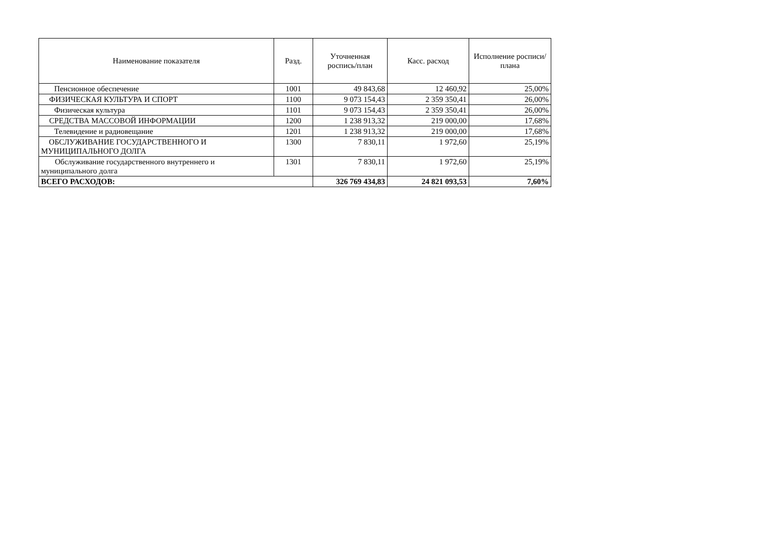| Наименование показателя | Разд. | Уточненная роспись/план | Касс. расход | Исполнение росписи/плана |
| --- | --- | --- | --- | --- |
| Пенсионное обеспечение | 1001 | 49 843,68 | 12 460,92 | 25,00% |
| ФИЗИЧЕСКАЯ КУЛЬТУРА И СПОРТ | 1100 | 9 073 154,43 | 2 359 350,41 | 26,00% |
| Физическая культура | 1101 | 9 073 154,43 | 2 359 350,41 | 26,00% |
| СРЕДСТВА МАССОВОЙ ИНФОРМАЦИИ | 1200 | 1 238 913,32 | 219 000,00 | 17,68% |
| Телевидение и радиовещание | 1201 | 1 238 913,32 | 219 000,00 | 17,68% |
| ОБСЛУЖИВАНИЕ ГОСУДАРСТВЕННОГО И МУНИЦИПАЛЬНОГО ДОЛГА | 1300 | 7 830,11 | 1 972,60 | 25,19% |
| Обслуживание государственного внутреннего и муниципального долга | 1301 | 7 830,11 | 1 972,60 | 25,19% |
| ВСЕГО РАСХОДОВ: | | 326 769 434,83 | 24 821 093,53 | 7,60% |